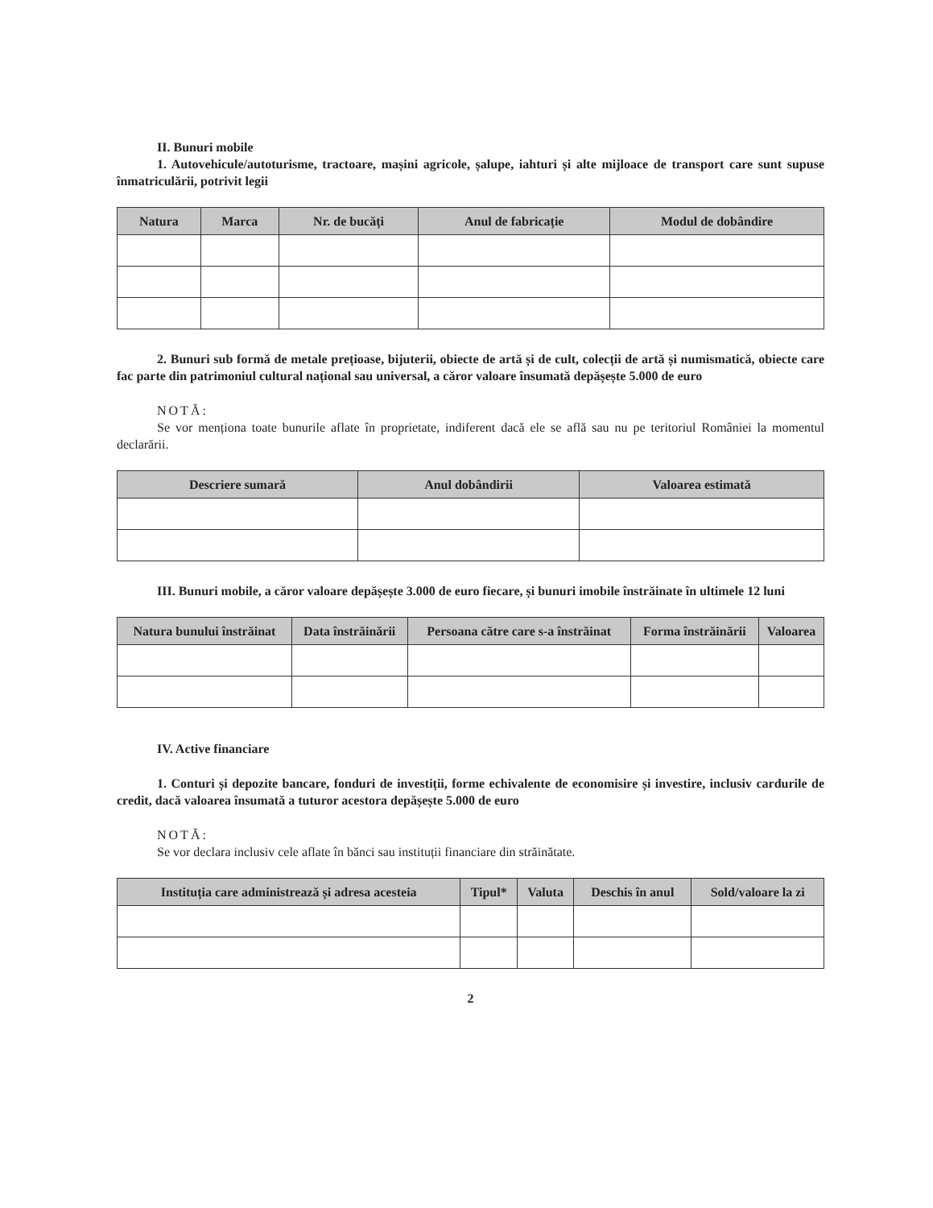II. Bunuri mobile
1. Autovehicule/autoturisme, tractoare, mașini agricole, șalupe, iahturi și alte mijloace de transport care sunt supuse înmatriculării, potrivit legii
| Natura | Marca | Nr. de bucăți | Anul de fabricație | Modul de dobândire |
| --- | --- | --- | --- | --- |
2. Bunuri sub formă de metale prețioase, bijuterii, obiecte de artă și de cult, colecții de artă și numismatică, obiecte care fac parte din patrimoniul cultural național sau universal, a căror valoare însumată depășește 5.000 de euro
NOTĂ:
Se vor menționa toate bunurile aflate în proprietate, indiferent dacă ele se află sau nu pe teritoriul României la momentul declarării.
| Descriere sumară | Anul dobândirii | Valoarea estimată |
| --- | --- | --- |
III. Bunuri mobile, a căror valoare depășește 3.000 de euro fiecare, și bunuri imobile înstrăinate în ultimele 12 luni
| Natura bunului înstrăinat | Data înstrăinării | Persoana către care s-a înstrăinat | Forma înstrăinării | Valoarea |
| --- | --- | --- | --- | --- |
IV. Active financiare
1. Conturi și depozite bancare, fonduri de investiții, forme echivalente de economisire și investire, inclusiv cardurile de credit, dacă valoarea însumată a tuturor acestora depășește 5.000 de euro
NOTĂ:
Se vor declara inclusiv cele aflate în bănci sau instituții financiare din străinătate.
| Instituția care administrează și adresa acesteia | Tipul* | Valuta | Deschis în anul | Sold/valoare la zi |
| --- | --- | --- | --- | --- |
2